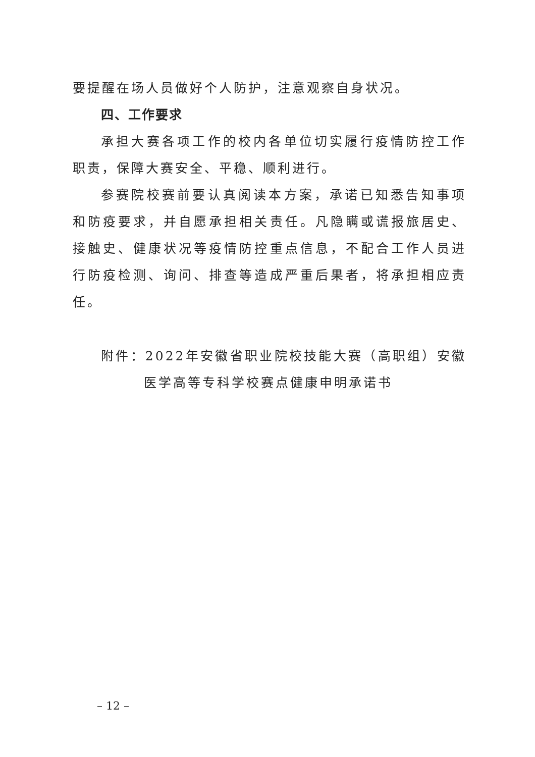要提醒在场人员做好个人防护，注意观察自身状况。
四、工作要求
承担大赛各项工作的校内各单位切实履行疫情防控工作职责，保障大赛安全、平稳、顺利进行。
参赛院校赛前要认真阅读本方案，承诺已知悉告知事项和防疫要求，并自愿承担相关责任。凡隐瞒或谎报旅居史、接触史、健康状况等疫情防控重点信息，不配合工作人员进行防疫检测、询问、排查等造成严重后果者，将承担相应责任。
附件：2022年安徽省职业院校技能大赛（高职组）安徽医学高等专科学校赛点健康申明承诺书
– 12 –